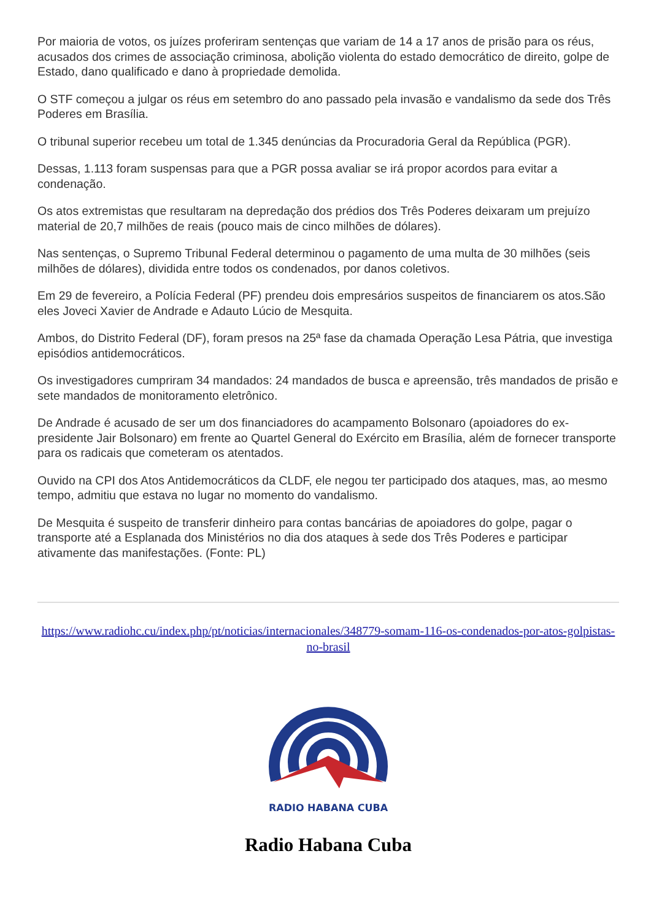Por maioria de votos, os juízes proferiram sentenças que variam de 14 a 17 anos de prisão para os réus, acusados dos crimes de associação criminosa, abolição violenta do estado democrático de direito, golpe de Estado, dano qualificado e dano à propriedade demolida.
O STF começou a julgar os réus em setembro do ano passado pela invasão e vandalismo da sede dos Três Poderes em Brasília.
O tribunal superior recebeu um total de 1.345 denúncias da Procuradoria Geral da República (PGR).
Dessas, 1.113 foram suspensas para que a PGR possa avaliar se irá propor acordos para evitar a condenação.
Os atos extremistas que resultaram na depredação dos prédios dos Três Poderes deixaram um prejuízo material de 20,7 milhões de reais (pouco mais de cinco milhões de dólares).
Nas sentenças, o Supremo Tribunal Federal determinou o pagamento de uma multa de 30 milhões (seis milhões de dólares), dividida entre todos os condenados, por danos coletivos.
Em 29 de fevereiro, a Polícia Federal (PF) prendeu dois empresários suspeitos de financiarem os atos.São eles Joveci Xavier de Andrade e Adauto Lúcio de Mesquita.
Ambos, do Distrito Federal (DF), foram presos na 25ª fase da chamada Operação Lesa Pátria, que investiga episódios antidemocráticos.
Os investigadores cumpriram 34 mandados: 24 mandados de busca e apreensão, três mandados de prisão e sete mandados de monitoramento eletrônico.
De Andrade é acusado de ser um dos financiadores do acampamento Bolsonaro (apoiadores do ex-presidente Jair Bolsonaro) em frente ao Quartel General do Exército em Brasília, além de fornecer transporte para os radicais que cometeram os atentados.
Ouvido na CPI dos Atos Antidemocráticos da CLDF, ele negou ter participado dos ataques, mas, ao mesmo tempo, admitiu que estava no lugar no momento do vandalismo.
De Mesquita é suspeito de transferir dinheiro para contas bancárias de apoiadores do golpe, pagar o transporte até a Esplanada dos Ministérios no dia dos ataques à sede dos Três Poderes e participar ativamente das manifestações. (Fonte: PL)
https://www.radiohc.cu/index.php/pt/noticias/internacionales/348779-somam-116-os-condenados-por-atos-golpistas-no-brasil
RADIO HABANA CUBA
Radio Habana Cuba